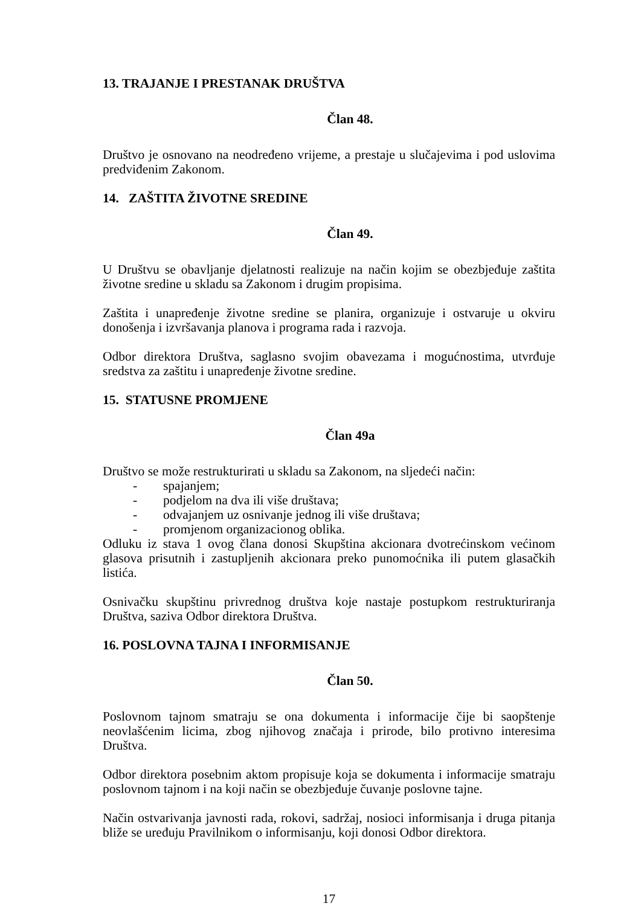13. TRAJANJE I PRESTANAK DRUŠTVA
Član 48.
Društvo je osnovano na neodređeno vrijeme, a prestaje u slučajevima i pod uslovima predviđenim Zakonom.
14. ZAŠTITA ŽIVOTNE SREDINE
Član 49.
U Društvu se obavljanje djelatnosti realizuje na način kojim se obezbjeđuje zaštita životne sredine u skladu sa Zakonom i drugim propisima.
Zaštita i unapređenje životne sredine se planira, organizuje i ostvaruje u okviru donošenja i izvršavanja planova i programa rada i razvoja.
Odbor direktora Društva, saglasno svojim obavezama i mogućnostima, utvrđuje sredstva za zaštitu i unapređenje životne sredine.
15. STATUSNE PROMJENE
Član 49a
Društvo se može restrukturirati u skladu sa Zakonom, na sljedeći način:
- spajanjem;
- podjelom na dva ili više društava;
- odvajanjem uz osnivanje jednog ili više društava;
- promjenom organizacionog oblika.
Odluku iz stava 1 ovog člana donosi Skupština akcionara dvotrećinskom većinom glasova prisutnih i zastupljenih akcionara preko punomoćnika ili putem glasačkih listića.
Osnivačku skupštinu privrednog društva koje nastaje postupkom restrukturiranja Društva, saziva Odbor direktora Društva.
16. POSLOVNA TAJNA I INFORMISANJE
Član 50.
Poslovnom tajnom smatraju se ona dokumenta i informacije čije bi saopštenje neovlašćenim licima, zbog njihovog značaja i prirode, bilo protivno interesima Društva.
Odbor direktora posebnim aktom propisuje koja se dokumenta i informacije smatraju poslovnom tajnom i na koji način se obezbjeđuje čuvanje poslovne tajne.
Način ostvarivanja javnosti rada, rokovi, sadržaj, nosioci informisanja i druga pitanja bliže se uređuju Pravilnikom o informisanju, koji donosi Odbor direktora.
17